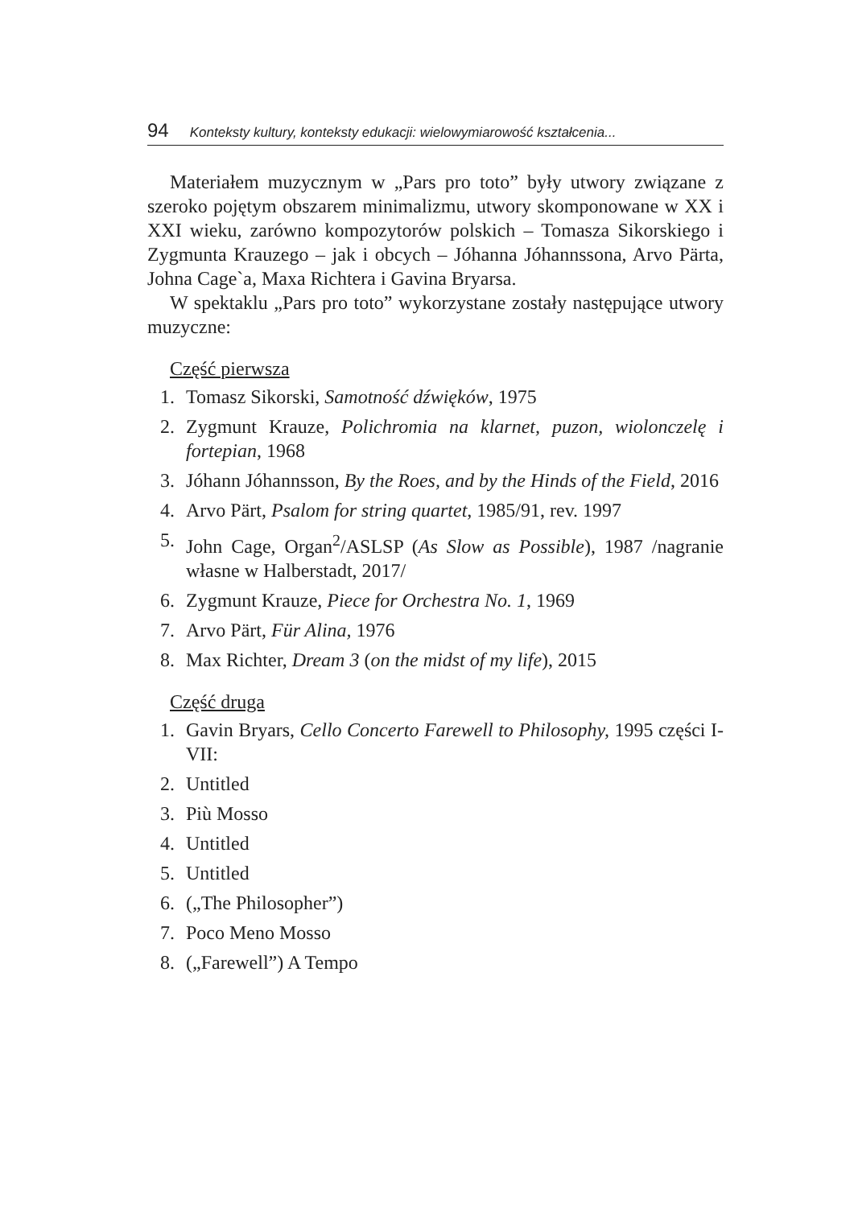94 Konteksty kultury, konteksty edukacji: wielowymiarowość kształcenia...
Materiałem muzycznym w „Pars pro toto” były utwory związane z szeroko pojętym obszarem minimalizmu, utwory skomponowane w XX i XXI wieku, zarówno kompozytorów polskich – Tomasza Sikorskiego i Zygmunta Krauzego – jak i obcych – Jóhanna Jóhannssona, Arvo Pärta, Johna Cage`a, Maxa Richtera i Gavina Bryarsa.
W spektaklu „Pars pro toto” wykorzystane zostały następujące utwory muzyczne:
Część pierwsza
1. Tomasz Sikorski, Samotność dźwięków, 1975
2. Zygmunt Krauze, Polichromia na klarnet, puzon, wiolonczelę i fortepian, 1968
3. Jóhann Jóhannsson, By the Roes, and by the Hinds of the Field, 2016
4. Arvo Pärt, Psalom for string quartet, 1985/91, rev. 1997
5. John Cage, Organ<sup>2</sup>/ASLSP (As Slow as Possible), 1987 /nagranie własne w Halberstadt, 2017/
6. Zygmunt Krauze, Piece for Orchestra No. 1, 1969
7. Arvo Pärt, Für Alina, 1976
8. Max Richter, Dream 3 (on the midst of my life), 2015
Część druga
1. Gavin Bryars, Cello Concerto Farewell to Philosophy, 1995 części I-VII:
2. Untitled
3. Più Mosso
4. Untitled
5. Untitled
6. („The Philosopher”)
7. Poco Meno Mosso
8. („Farewell”) A Tempo